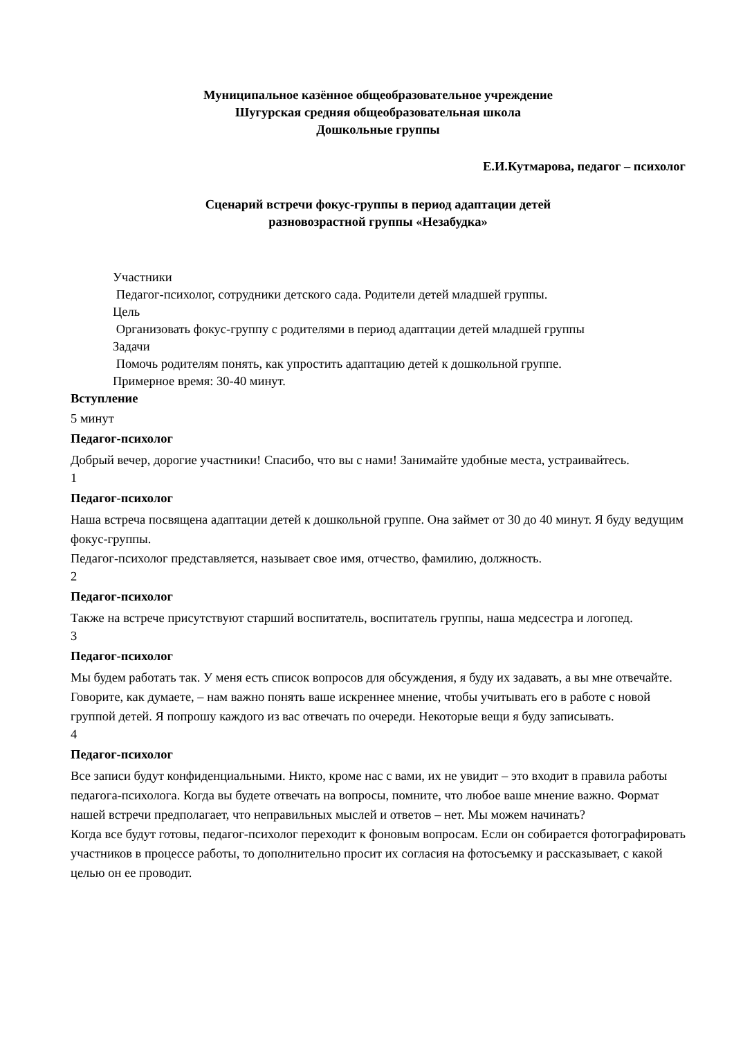Муниципальное казённое общеобразовательное учреждение
Шугурская средняя общеобразовательная школа
Дошкольные группы
Е.И.Кутмарова, педагог – психолог
Сценарий встречи фокус-группы в период адаптации детей
разновозрастной группы «Незабудка»
Участники
Педагог-психолог, сотрудники детского сада. Родители детей младшей группы.
Цель
Организовать фокус-группу с родителями в период адаптации детей младшей группы
Задачи
Помочь родителям понять, как упростить адаптацию детей к дошкольной группе.
Примерное время: 30-40 минут.
Вступление
5 минут
Педагог-психолог
Добрый вечер, дорогие участники! Спасибо, что вы с нами! Занимайте удобные места, устраивайтесь.
1
Педагог-психолог
Наша встреча посвящена адаптации детей к дошкольной группе. Она займет от 30 до 40 минут. Я буду ведущим фокус-группы.
Педагог-психолог представляется, называет свое имя, отчество, фамилию, должность.
2
Педагог-психолог
Также на встрече присутствуют старший воспитатель, воспитатель группы, наша медсестра и логопед.
3
Педагог-психолог
Мы будем работать так. У меня есть список вопросов для обсуждения, я буду их задавать, а вы мне отвечайте. Говорите, как думаете, – нам важно понять ваше искреннее мнение, чтобы учитывать его в работе с новой группой детей. Я попрошу каждого из вас отвечать по очереди. Некоторые вещи я буду записывать.
4
Педагог-психолог
Все записи будут конфиденциальными. Никто, кроме нас с вами, их не увидит – это входит в правила работы педагога-психолога. Когда вы будете отвечать на вопросы, помните, что любое ваше мнение важно. Формат нашей встречи предполагает, что неправильных мыслей и ответов – нет. Мы можем начинать?
Когда все будут готовы, педагог-психолог переходит к фоновым вопросам. Если он собирается фотографировать участников в процессе работы, то дополнительно просит их согласия на фотосъемку и рассказывает, с какой целью он ее проводит.